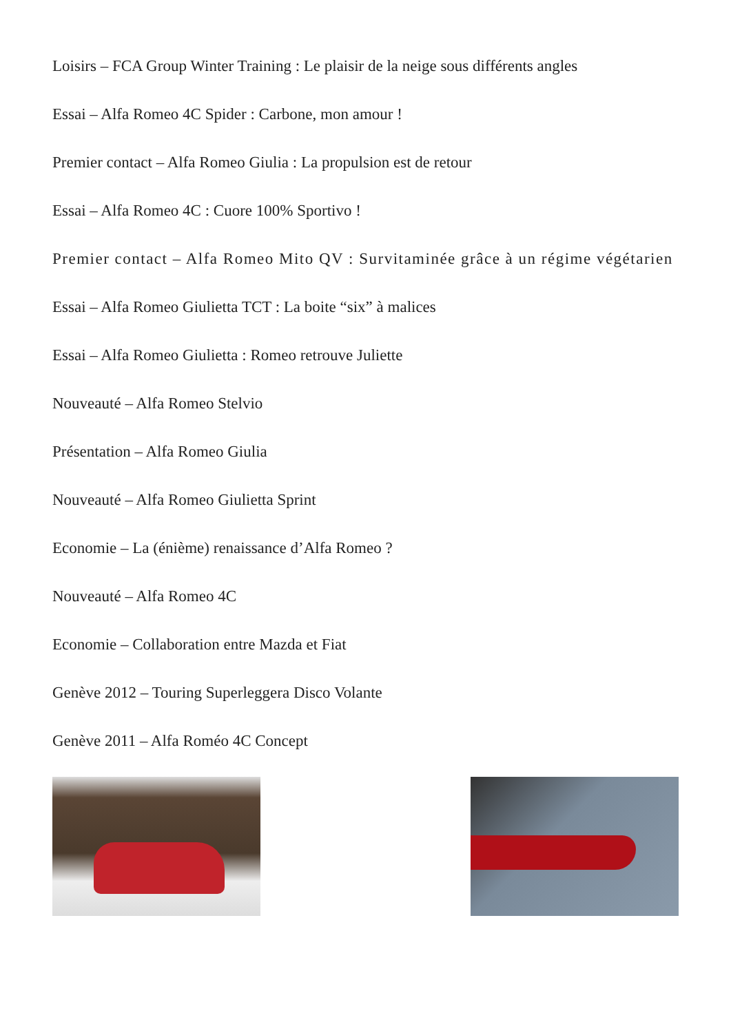Loisirs – FCA Group Winter Training : Le plaisir de la neige sous différents angles
Essai – Alfa Romeo 4C Spider : Carbone, mon amour !
Premier contact – Alfa Romeo Giulia : La propulsion est de retour
Essai – Alfa Romeo 4C : Cuore 100% Sportivo !
Premier contact – Alfa Romeo Mito QV : Survitaminée grâce à un régime végétarien
Essai – Alfa Romeo Giulietta TCT : La boite “six” à malices
Essai – Alfa Romeo Giulietta : Romeo retrouve Juliette
Nouveauté – Alfa Romeo Stelvio
Présentation – Alfa Romeo Giulia
Nouveauté – Alfa Romeo Giulietta Sprint
Economie – La (énième) renaissance d’Alfa Romeo ?
Nouveauté – Alfa Romeo 4C
Economie – Collaboration entre Mazda et Fiat
Genève 2012 – Touring Superleggera Disco Volante
Genève 2011 – Alfa Roméo 4C Concept